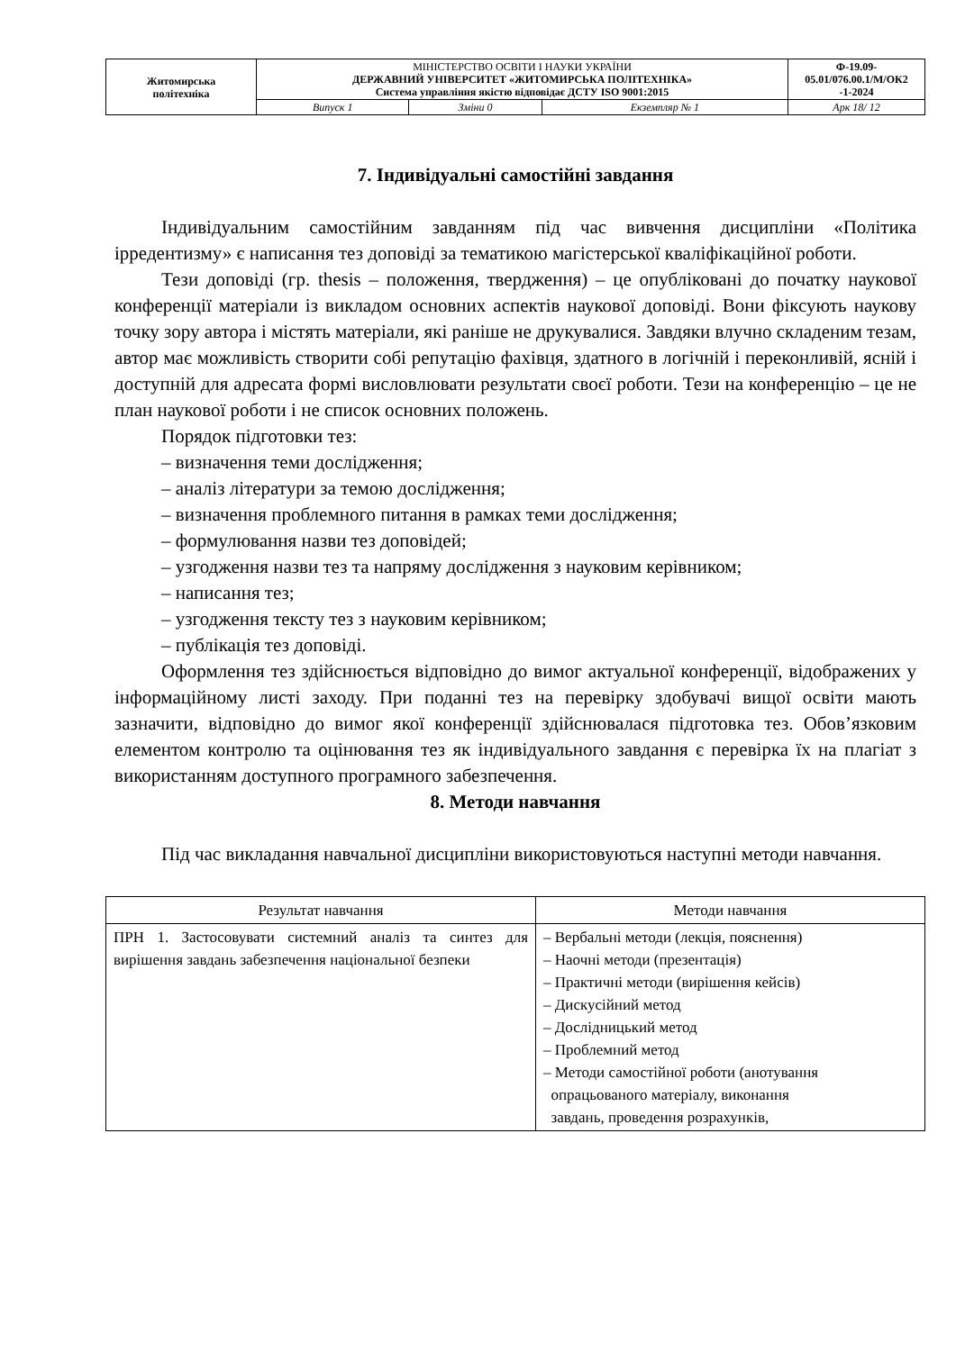| Житомирська політехніка | МІНІСТЕРСТВО ОСВІТИ І НАУКИ УКРАЇНИ ДЕРЖАВНИЙ УНІВЕРСИТЕТ «ЖИТОМИРСЬКА ПОЛІТЕХНІКА» Система управління якістю відповідає ДСТУ ISO 9001:2015 | | | Ф-19.09- 05.01/076.00.1/М/ОК2 -1-2024 |
| | Випуск 1 | Зміни 0 | Екземпляр № 1 | Арк 18/ 12 |
7. Індивідуальні самостійні завдання
Індивідуальним самостійним завданням під час вивчення дисципліни «Політика ірредентизму» є написання тез доповіді за тематикою магістерської кваліфікаційної роботи.
Тези доповіді (гр. thesis – положення, твердження) – це опубліковані до початку наукової конференції матеріали із викладом основних аспектів наукової доповіді. Вони фіксують наукову точку зору автора і містять матеріали, які раніше не друкувалися. Завдяки влучно складеним тезам, автор має можливість створити собі репутацію фахівця, здатного в логічній і переконливій, ясній і доступній для адресата формі висловлювати результати своєї роботи. Тези на конференцію – це не план наукової роботи і не список основних положень.
Порядок підготовки тез:
– визначення теми дослідження;
– аналіз літератури за темою дослідження;
– визначення проблемного питання в рамках теми дослідження;
– формулювання назви тез доповідей;
– узгодження назви тез та напряму дослідження з науковим керівником;
– написання тез;
– узгодження тексту тез з науковим керівником;
– публікація тез доповіді.
Оформлення тез здійснюється відповідно до вимог актуальної конференції, відображених у інформаційному листі заходу. При поданні тез на перевірку здобувачі вищої освіти мають зазначити, відповідно до вимог якої конференції здійснювалася підготовка тез. Обов’язковим елементом контролю та оцінювання тез як індивідуального завдання є перевірка їх на плагіат з використанням доступного програмного забезпечення.
8. Методи навчання
Під час викладання навчальної дисципліни використовуються наступні методи навчання.
| Результат навчання | Методи навчання |
| --- | --- |
| ПРН 1. Застосовувати системний аналіз та синтез для вирішення завдань забезпечення національної безпеки | – Вербальні методи (лекція, пояснення) – Наочні методи (презентація) – Практичні методи (вирішення кейсів) – Дискусійний метод – Дослідницький метод – Проблемний метод – Методи самостійної роботи (анотування опрацьованого матеріалу, виконання завдань, проведення розрахунків, |